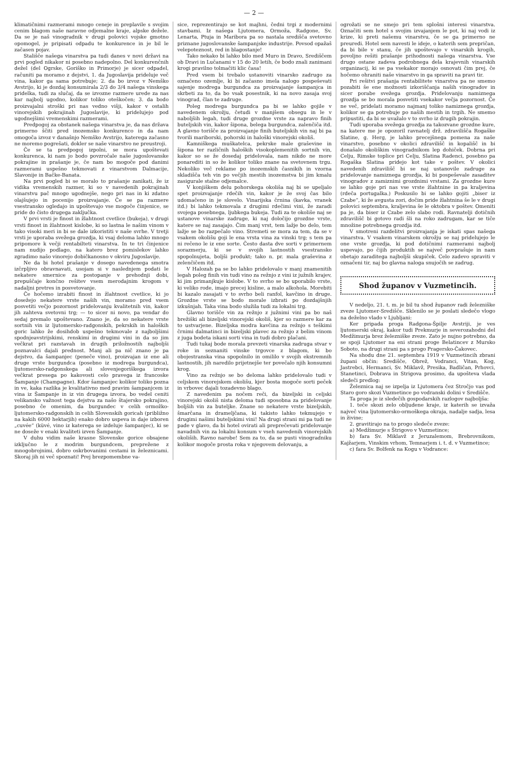— 2 —
klimatičnimi razmerami mnogo ceneje in preplavile s svojim cenim blagom naše naravne odjemalne kraje, alpske dežele. Da se je naš vinogradnik v drugi polovici vojske gmotno opomogel, je pripisati odpadu te konkurence in je bil le začasen pojav.
Stališče našega vinarstva pa tudi danes v novi državi na prvi pogled nikakor ni posebno nadepolno. Del konkurenčnih dežel (del Ogrske, Goriško in Primorje) je sicer odpadel, računiti pa moramo z dejstvi, 1. da Jugoslavija prideluje več vina, kakor ga sama potrebuje; 2. da bo izvoz v Nemško Avstrijo, ki je dozdaj konsumirala 2/3 do 3/4 našega vinskega pridelka, tudi za slučaj, da se izvozne razmere urede za nas kar najbolj ugodno, kolikor toliko oteškočen; 3. da bodo proizvajalni stroški pri nas vedno višji, kakor v ostalih vinorejskih pokrajinah Jugoslavije, ki pridelujejo pod ugodnejšimi vremenskimi razmerami.
Predpogoj za obstanek našega vinarstva je, da nas država primerno ščiti pred inozemsko konkurenco in da nam omogoča izvoz v današnjo Nemško Avstrijo, katerega začasno ne moremo pogrešati, dokler se naše vinarstvo ne preustroji.
Če se ta predpogoj izpolni, se mora upoštevati konkurenca, ki nam jo bodo povzročale naše jugoslovanske pokrajine in prašanje je, če nam bo mogoče pod danimi razmerami uspešno tekmovati z vinarstvom Dalmacije, Slavonije in Bačke-Banata.
Na prvi pogled bi se moralo to prašanje zanikati, že iz vidika vremenskih razmer, ki so v navedenih pokrajinah vinarstvu pač mnogo ugodnejše, nego pri nas in ki zdatno olajšujejo in pocenijo proizvajanje. Če se pa razmere vsestransko ogledajo in upoštevajo vse mogoče činjenice, se pride do čisto drugega zaključka.
V prvi vrsti je finost in žlahtnost cvetlice (bukeja), v drugi vrsti finost in žlahtnost kislobe, ki so lastna le našim vinom v tako visoki meri in bi se dale izkoristiti v naše svrhe. V tretji vrsti je uporaba svežega grozdja, ki vsaj deloma lahko mnogo pripomore k večji rentabilteti vinarstva. In te tri činjenice nam nudijo podlago, na katero brez pomislekov lahko zgradimo našo vinorejo dobičkanosno v okviru Jugoslavije.
Ne da bi hotel prašanje v dosego navedenega smotra izčrpljivo obravnavati, usojam si v naslednjem podati le nekatere smernice za postopanje v prehodnji dobi, prepuščaje končno rešitev vsem merodajnim krogom v nadaljni pretres in posvetovanje.
Če hočemo izrabiti finost in žlahtnost cvetlice, ki jo dosežejo nekatere vrste naših vin, moramo pred vsem posvetiti večjo pozornost pridelovanju kvalitetnih vin, kakor jih zahteva svetovni trg; — to sicer ni novo, pa vendar do sedaj premalo upoštevano. Znano je, da so nekatere vrste sortnih vin iz ljutomersko-radgonskih, pekrskih in haloških goric lahko že dosihdob uspešno tekmovale z najboljšimi spodnjeavstrijskimi, renskimi in drugimi vini in da so jim večkrat pri razstavah in drugih priložnostih najboljši poznavalci dajali prednost. Manj ali pa nič znano je pa dejstvo, da šampanjec (peneče vino), proizvajan iz ene ali druge vrste burgundca (posebno iz modrega burgundca), ljutomersko-radgonskega ali slovenjegoriškega izvora večkrat presega po kakovosti celo pravega iz francoske Šampanje (Champagne). Kdor šampanjec kolikor toliko pozna in ve, kaka razlika je kvalitativno med pravim šampanjcem iz vina iz Šampanje in iz vin drugega izvora, bo vedel ceniti velikansko važnost tega dejstva za našo štajersko pokrajino, posebno če omenim, da burgundec v celih ormožko-ljutomersko-radgonskih in celih Slovenskih goricah (približno na kakih 6000 hektarjih) enako dobro uspeva in daje izboren „cuvée“ (küvé, vino iz katerega se izdeluje šampanjec), ki se ne doseže v enaki kvaliteti izven Šampanje.
V duhu vidim naše krasne Slovenske gorice obsajene izključno le z modrim burgundcem, preprežene z mnogobrojnimi, dobro oskrbovanimi cestami in železnicami. Skoraj jih ni več spoznati! Prej brezpomembne va-
sice, reprezentirajo se kot majhni, čedni trgi z modernimi stavbami. Iz našega Ljutomera, Ormoža, Radgone, Sv. Lenarta, Ptuja in Maribora pa so nastala središča svetovno priznane jugoslovanske šampanjske industrije. Povsod opažaš velepoteznost, red in blagostanje!
Tako nekako bi lahko bilo med Muro in Dravo, Središčem ob Dravi in Lučanami v 15 do 20 letih, če bodo znali zanimani krogi pravilno tolmačiti klic časa!
Pred vsem bi trebalo ustanoviti vinarsko zadrugo za označeno ozemlje, ki bi začasno imela nalogo pospeševati sajenje modrega burgundca za proizvajanje šampanjca in skrbeti za to, da bo vsak posestnik, ki na novo zasaja svoj vinograd, član te zadruge.
Poleg modrega burgundca pa bi se lahko gojile v navedenem okrožju, četudi v manjšem obsegu in le v naboljših legah, tudi druge grozdne vrste za napravo finih buteljskih vin, kakor šipona, belega burgundca, zalenčiča itd. A glavno torišče za proizvajanje finih buteljskih vin naj bi pa tvorili mariborski, pohorski in haloški vinorejski okoliš.
Kamniškega muškatelca, pekrske male graševine in šipona ter različnih haloških visokoplemenitih sortnih vin, kakor so se že dosedaj pridelovala, nam nikdo ne more ponarediti in so že kolikor toliko znane na svetovnem trgu. Nekoliko več reklame po inozemskih časnikih in vzorna skladišča teh vin po večjih mestih inozemstva bi jim kmalu zasigurale stalne odjemalce.
V konjiškem delu pohorskega okoliša naj bi se upeljalo spet proizvajanje rdečih vin, kakor je že svoj čas bilo udomačeno in je slovelo. Vinarijska črnina (kavka, vranek itd.) bi lahko tekmovala z drugimi rdečimi vini, že zaradi svojega posebnega, ljubkega bukeja. Tudi za te okoliše naj se ustanove vinarske zadruge, ki naj določijo grozdne vrste, katere se naj zasajajo. Čim manj vrst, tem lažje bo delo, tem lažje se bo razpečalo vino. Stremeti se mora za tem, da se v vsakem okolišu goji le ena vrsta vina za vinski trg; s tem pa ni rečeno le iz ene sorte. Često dasta dve sorti v primernem sorazmerju, ki se v svojih lastnostih vsestransko spopolnujeta, boljši produkt; tako n. pr. mala graševina z zelenčičem itd.
V Halozah pa se bo lahko pridelovalo v manj znamenitih legah poleg finih vin tudi vino za režnjo z vini iz južnih krajev, ki jim primanjkuje kislobe. V to svrho se bo uporabilo vrste, ki veliko rode, imajo precej kisline, a malo alkohola. Morebiti bi kazalo zasajati v to svrho beli ranfol, kavčino in druge. Grozdne vrste se bodo morale izbrati po dozdajšnjih izkušnjah. Taka vina bodo služila tudi za lokalni trg.
Glavno torišče vin za režnjo z južnimi vini pa bo naš brežiški ali bizeljski vinorejski okoliš, kjer so razmere kar za to ustvarjene. Bizeljska modra kavčina za režnjo s teškimi črnimi dalmatinci in bizeljski plavec za režnjo z belim vinom z juga bodeta iskani sorti vina in tudi dobro plačani.
Tudi tukaj bode morala prevzeti vinarska zadruga stvar v roke in seznaniti vinske trgovce z blagom, ki bo obojestranska vina spopolnilo in omililo v svojih ekstremnih lastnostih, jih naredilo prijetnejše ter povečalo njih konsumni krog.
Vino za režnjo se bo deloma lahko pridelovalo tudi v celjskem vinorejskem okolišu, kjer bosta mogoče sorti peček in vrbovec dajali tozadevno blago.
Z navedenim pa nočem reči, da bizeljski in celjski vinorejski okoliš nista deloma tudi sposobna za pridelovanje boljših vin za buteljke. Znane so nekatere vrste bizeljskih, šmarčana in drameljčana, ki takisto lahko tekmujejo v drugimi našimi buteljskimi vini! Na drugi strani mi pa tudi ne pade v glavo, da bi hotel ovirati ali preprečevati pridelovanje navadnih vin za lokalni konsum v vseh navedenih vinorejskih okoliših. Ravno narobe! Sem za to, da se pusti vinogradniku kolikor mogoče prosta roka v njegovem delovanju, a
ogrožati se ne smejo pri tem splošni interesi vinarstva. Označiti sem hotel s svojim izvajanjem le pot, ki naj vodi iz krize, ki preti našemu vinarstvu, če se ga primerno ne preuredi. Hotel sem navesti le ideje, o katerih sem prepričan, da bi bile v stanu, če jih upoštevajo v vinarskih krogih, povoljno rešiti prašanje prihodnosti našega vinarstva. Vse drugo ostane zadeva podrobnega dela krajevnih vinarskih organizacij, ki se pa vsekakor morajo osnovati čim prej, če hočemo ohraniti naše vinarstvo in ga spraviti na pravi tir.
Pri rešitvi prašanja rentabilitete vinarstva pa ne smemo pozabiti še ene možnosti izkoriščanja naših vinogradov in sicer porabe svežega grozdja. Pridelovanju namiznega grozdja se bo morala posvetiti vsekakor večja pozornost. Če ne več, pridelati moramo najmanj toliko namiznega grozdja, kolikor se ga potrebuje po naših mestih in trgih. Ne smemo pripustiti, da bi se uvažalo v to svrho iz drugih pokrajin.
Tudi uporaba svežega grozdja za takozvane grozdne kure, na katere me je opozoril ravnatelj drž. zdravilišča Rogaške Slatine, g. Herg, je lahko precejšnega pomena za naše vinarstvo, posebno v okolici zdravilišč in kopališč in bi donašalo okoliškim vinogradnikom lep dohiček. Dobrna pri Celju, Rimske toplice pri Celju, Slatina Radenci, posebno pa Rogaška Slatina pridejo kot take v poštev. V okolici navedenih zdravilišč bi se naj ustanovile zadruge za pridelovanje namiznega grozdja, ki bi pospeševale zasaditev vinogradov z zamiznimi grozdnimi vrstami. Za grozdne kure se lahko goje pri nas vse vrste žlahtnine in pa kraljevina (rdeča portugalka.) Poskusilo bi se lahko gojiti „biser iz Czabe“, ki že avgusta zori, dočim pride žlahtnina še le v drugi polovici septembra, kraljevina še le oktobra v poštev. Omeniti pa je, da biser iz Czabe zelo slabo rodi. Ravnatelji dotičnih zdravilišč bi gotovo radi šli na roko zadrugam, kar se tiče množine potrebnega grozdja itd.
V smotreni razdelitvi proizvajanja je iskati spas našega vinarstva. V vsakem vinarskem okrožju se naj pridelujejo le one vrste grozdja, ki pod dotičnimi razmerami najbolj uspevajo, po čijih produktih se največ povprašuje in nam obetajo zaraditega najboljši skupiček. Celo zadevo spraviti v označeni tir, naj bo glavna naloga snujočih se zadrug.
Shod županov v Vuzmetincih.
V nedeljo, 21. t. m. je bil tu shod županov radi železniške zveze Ljutomer-Središče. Sklenilo se je poslati sledečo vlogo na deželno vlado v Ljubljani:
Ker pripada proga Radgona-Špilje Avstriji, je ves ljutomerski okraj, kakor tudi Prekmurje in severozahodni del Medžimurja brez železniške zveze. Zato je nujno potrebno, da se spoji Ljutomer na eni strani proge Belatincev z Mursko Soboto, na drugi strani pa s progo Pragersko-Čakovec.
Na shodu dne 21. septembra 1919 v Vuzmetincih zbrani župani občin: Središče, Obrež, Vodranci, Vitan, Kog, Jastrebci, Hermanci, Sv. Miklavž, Presika, Badličan, Prhovci, Stanetinci, Dobrava in Strigova prosimo, da upošteva vlada sledeči predlog:
Železnica naj se izpelja iz Ljutomera čez Stročjo vas pod Staro goro skozi Vuzmetince po vodranski dolini v Središče.
Ta proga je iz sledečih gospodarskih razlogov najboljša:
1. teče skozi zelo obljudene kraje, iz katerih se izvaža največ vina ljutomersko-ormoškega okraja, nadalje sadja, lesa in živine;
2. gravitirajo na to progo sledeče zveze:
a) Medžimurje s Štrigovo v Vuzmetince;
b) fara Sv. Miklavž z Jeruzalemom, Brebrovnikom, Kajžarjem, Vinskim vrhom, Temnarjem i. t. d. v Vuzmetince;
c) fara Sv. Bolfenk na Kogu v Vodrance: